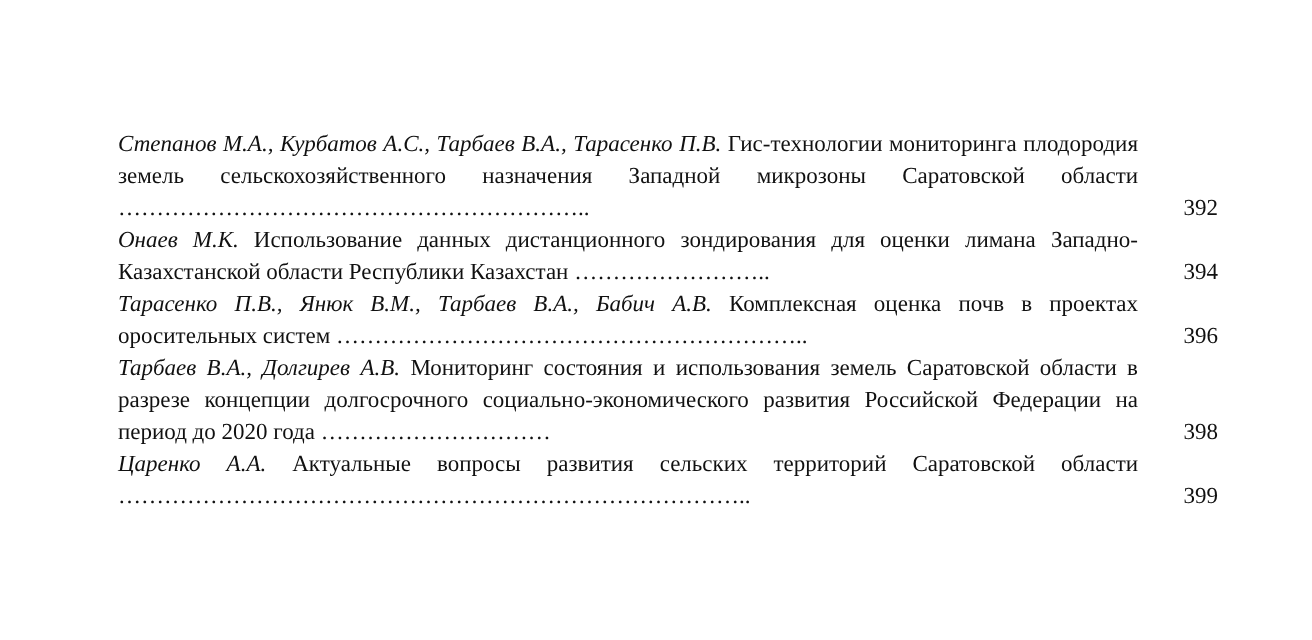Степанов М.А., Курбатов А.С., Тарбаев В.А., Тарасенко П.В. Гис-технологии мониторинга плодородия земель сельскохозяйственного назначения Западной микрозоны Саратовской области ……………………………………………………..
392
Онаев М.К. Использование данных дистанционного зондирования для оценки лимана Западно-Казахстанской области Республики Казахстан ……………………..
394
Тарасенко П.В., Янюк В.М., Тарбаев В.А., Бабич А.В. Комплексная оценка почв в проектах оросительных систем ……………………………………………………..
396
Тарбаев В.А., Долгирев А.В. Мониторинг состояния и использования земель Саратовской области в разрезе концепции долгосрочного социально-экономического развития Российской Федерации на период до 2020 года …………………………
398
Царенко А.А. Актуальные вопросы развития сельских территорий Саратовской области ………………………………………………………………………..
399